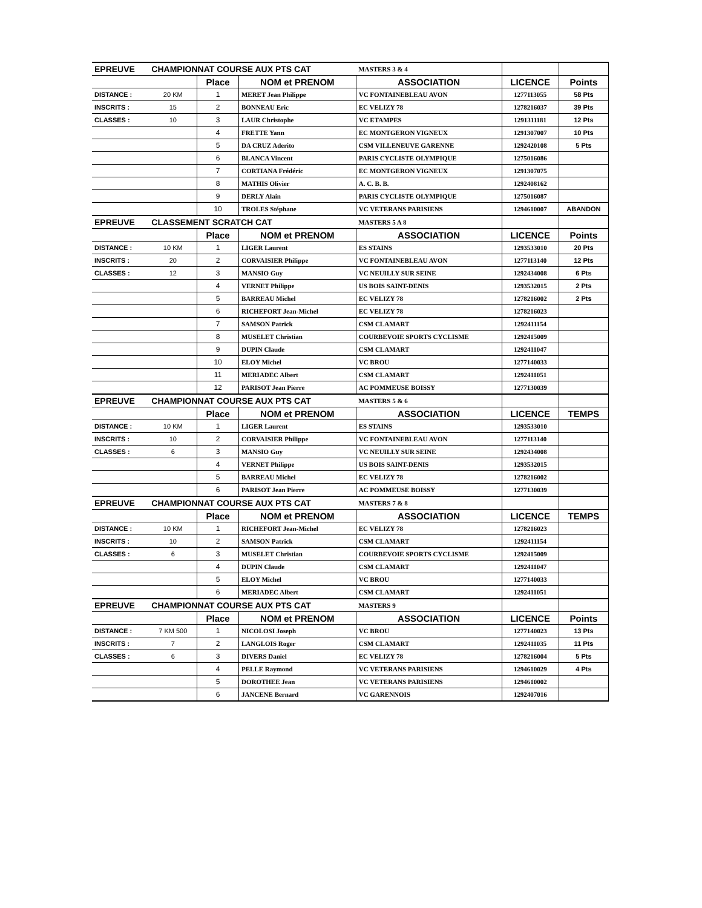| EPREUVE | CHAMPIONNAT COURSE AUX PTS CAT | | | MASTERS 3 & 4 | | |
| | | Place | NOM et PRENOM | ASSOCIATION | LICENCE | Points |
| DISTANCE : | 20 KM | 1 | MERET Jean Philippe | VC FONTAINEBLEAU AVON | 1277113055 | 58 Pts |
| INSCRITS : | 15 | 2 | BONNEAU Eric | EC VELIZY 78 | 1278216037 | 39 Pts |
| CLASSES : | 10 | 3 | LAUR Christophe | VC ETAMPES | 1291311181 | 12 Pts |
| | | 4 | FRETTE Yann | EC MONTGERON VIGNEUX | 1291307007 | 10 Pts |
| | | 5 | DA CRUZ Aderito | CSM VILLENEUVE GARENNE | 1292420108 | 5 Pts |
| | | 6 | BLANCA Vincent | PARIS CYCLISTE OLYMPIQUE | 1275016086 | |
| | | 7 | CORTIANA Frédéric | EC MONTGERON VIGNEUX | 1291307075 | |
| | | 8 | MATHIS Olivier | A. C. B. B. | 1292408162 | |
| | | 9 | DERLY Alain | PARIS CYCLISTE OLYMPIQUE | 1275016087 | |
| | | 10 | TROLES Stéphane | VC VETERANS PARISIENS | 1294610007 | ABANDON |
| EPREUVE | CLASSEMENT SCRATCH CAT | | | MASTERS 5 A 8 | | |
| | | Place | NOM et PRENOM | ASSOCIATION | LICENCE | Points |
| DISTANCE : | 10 KM | 1 | LIGER Laurent | ES STAINS | 1293533010 | 20 Pts |
| INSCRITS : | 20 | 2 | CORVAISIER Philippe | VC FONTAINEBLEAU AVON | 1277113140 | 12 Pts |
| CLASSES : | 12 | 3 | MANSIO Guy | VC NEUILLY SUR SEINE | 1292434008 | 6 Pts |
| | | 4 | VERNET Philippe | US BOIS SAINT-DENIS | 1293532015 | 2 Pts |
| | | 5 | BARREAU Michel | EC VELIZY 78 | 1278216002 | 2 Pts |
| | | 6 | RICHEFORT Jean-Michel | EC VELIZY 78 | 1278216023 | |
| | | 7 | SAMSON Patrick | CSM CLAMART | 1292411154 | |
| | | 8 | MUSELET Christian | COURBEVOIE SPORTS CYCLISME | 1292415009 | |
| | | 9 | DUPIN Claude | CSM CLAMART | 1292411047 | |
| | | 10 | ELOY Michel | VC BROU | 1277140033 | |
| | | 11 | MERIADEC Albert | CSM CLAMART | 1292411051 | |
| | | 12 | PARISOT Jean Pierre | AC POMMEUSE BOISSY | 1277130039 | |
| EPREUVE | CHAMPIONNAT COURSE AUX PTS CAT | | | MASTERS 5 & 6 | | |
| | | Place | NOM et PRENOM | ASSOCIATION | LICENCE | TEMPS |
| DISTANCE : | 10 KM | 1 | LIGER Laurent | ES STAINS | 1293533010 | |
| INSCRITS : | 10 | 2 | CORVAISIER Philippe | VC FONTAINEBLEAU AVON | 1277113140 | |
| CLASSES : | 6 | 3 | MANSIO Guy | VC NEUILLY SUR SEINE | 1292434008 | |
| | | 4 | VERNET Philippe | US BOIS SAINT-DENIS | 1293532015 | |
| | | 5 | BARREAU Michel | EC VELIZY 78 | 1278216002 | |
| | | 6 | PARISOT Jean Pierre | AC POMMEUSE BOISSY | 1277130039 | |
| EPREUVE | CHAMPIONNAT COURSE AUX PTS CAT | | | MASTERS 7 & 8 | | |
| | | Place | NOM et PRENOM | ASSOCIATION | LICENCE | TEMPS |
| DISTANCE : | 10 KM | 1 | RICHEFORT Jean-Michel | EC VELIZY 78 | 1278216023 | |
| INSCRITS : | 10 | 2 | SAMSON Patrick | CSM CLAMART | 1292411154 | |
| CLASSES : | 6 | 3 | MUSELET Christian | COURBEVOIE SPORTS CYCLISME | 1292415009 | |
| | | 4 | DUPIN Claude | CSM CLAMART | 1292411047 | |
| | | 5 | ELOY Michel | VC BROU | 1277140033 | |
| | | 6 | MERIADEC Albert | CSM CLAMART | 1292411051 | |
| EPREUVE | CHAMPIONNAT COURSE AUX PTS CAT | | | MASTERS 9 | | |
| | | Place | NOM et PRENOM | ASSOCIATION | LICENCE | Points |
| DISTANCE : | 7 KM 500 | 1 | NICOLOSI Joseph | VC BROU | 1277140023 | 13 Pts |
| INSCRITS : | 7 | 2 | LANGLOIS Roger | CSM CLAMART | 1292411035 | 11 Pts |
| CLASSES : | 6 | 3 | DIVERS Daniel | EC VELIZY 78 | 1278216004 | 5 Pts |
| | | 4 | PELLE Raymond | VC VETERANS PARISIENS | 1294610029 | 4 Pts |
| | | 5 | DOROTHEE Jean | VC VETERANS PARISIENS | 1294610002 | |
| | | 6 | JANCENE Bernard | VC GARENNOIS | 1292407016 | |